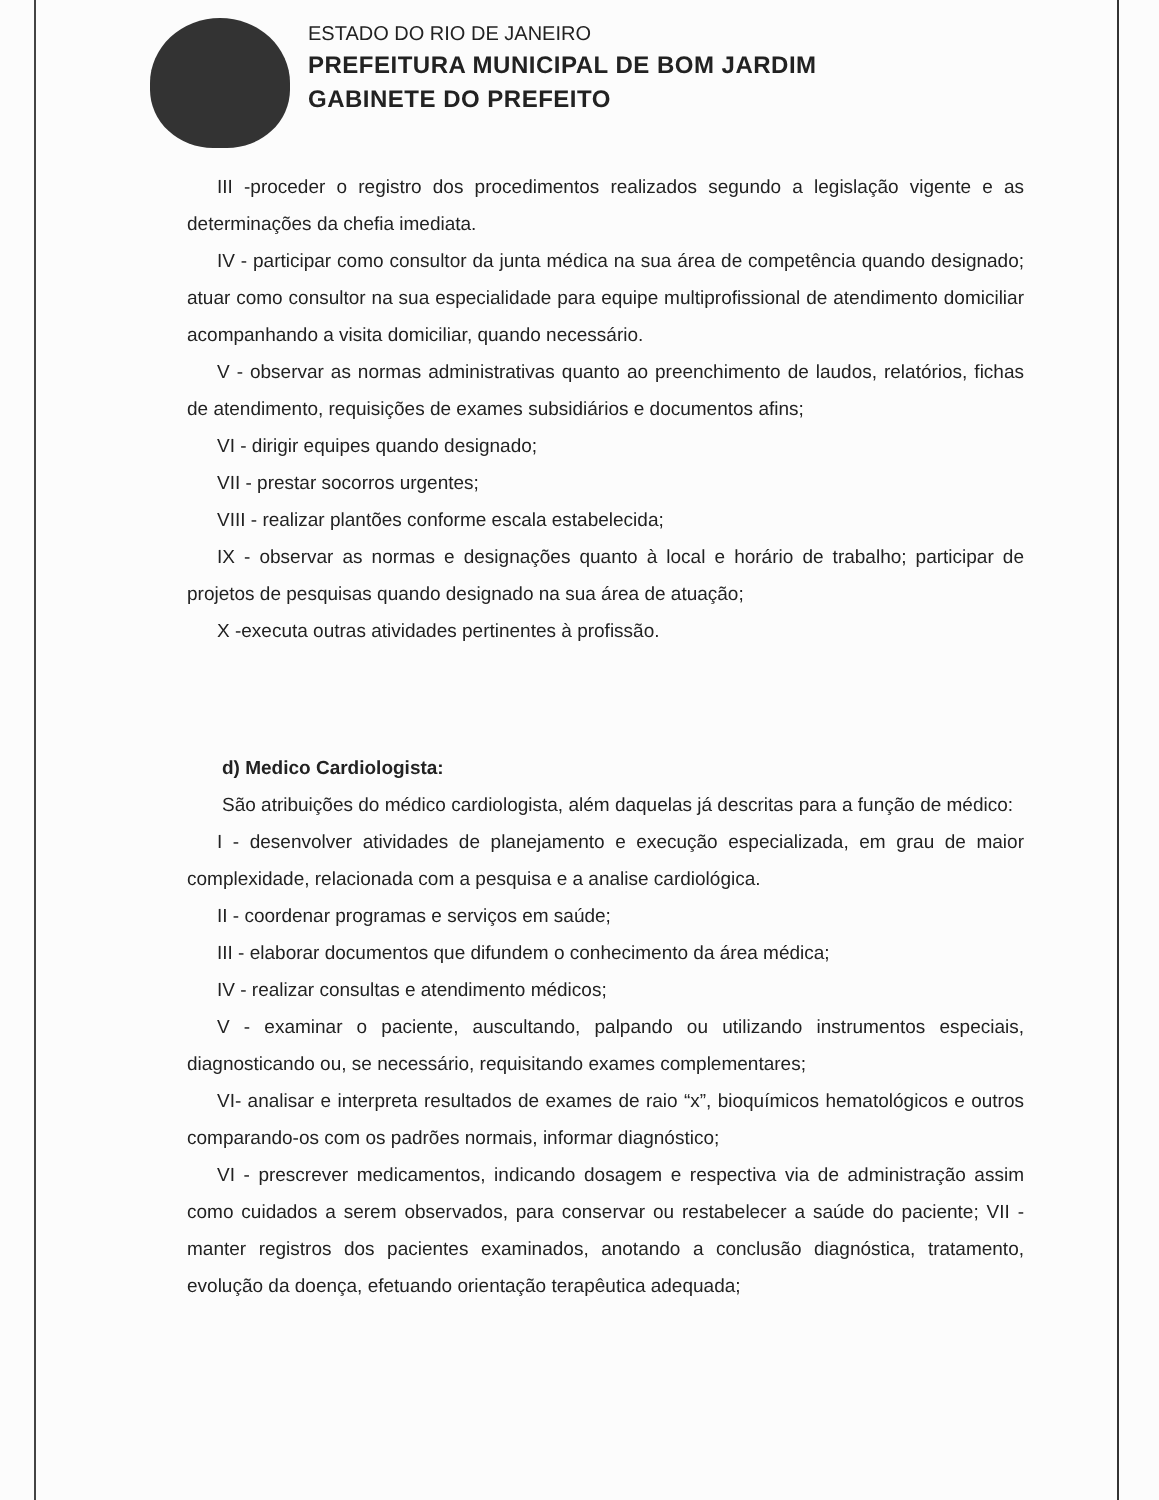ESTADO DO RIO DE JANEIRO
PREFEITURA MUNICIPAL DE BOM JARDIM
GABINETE DO PREFEITO
III -proceder o registro dos procedimentos realizados segundo a legislação vigente e as determinações da chefia imediata.
IV - participar como consultor da junta médica na sua área de competência quando designado; atuar como consultor na sua especialidade para equipe multiprofissional de atendimento domiciliar acompanhando a visita domiciliar, quando necessário.
V - observar as normas administrativas quanto ao preenchimento de laudos, relatórios, fichas de atendimento, requisições de exames subsidiários e documentos afins;
VI - dirigir equipes quando designado;
VII - prestar socorros urgentes;
VIII - realizar plantões conforme escala estabelecida;
IX - observar as normas e designações quanto à local e horário de trabalho; participar de projetos de pesquisas quando designado na sua área de atuação;
X -executa outras atividades pertinentes à profissão.
d) Medico Cardiologista:
São atribuições do médico cardiologista, além daquelas já descritas para a função de médico:
I - desenvolver atividades de planejamento e execução especializada, em grau de maior complexidade, relacionada com a pesquisa e a analise cardiológica.
II - coordenar programas e serviços em saúde;
III - elaborar documentos que difundem o conhecimento da área médica;
IV - realizar consultas e atendimento médicos;
V - examinar o paciente, auscultando, palpando ou utilizando instrumentos especiais, diagnosticando ou, se necessário, requisitando exames complementares;
VI- analisar e interpreta resultados de exames de raio “x”, bioquímicos hematológicos e outros comparando-os com os padrões normais, informar diagnóstico;
VI - prescrever medicamentos, indicando dosagem e respectiva via de administração assim como cuidados a serem observados, para conservar ou restabelecer a saúde do paciente; VII - manter registros dos pacientes examinados, anotando a conclusão diagnóstica, tratamento, evolução da doença, efetuando orientação terapêutica adequada;